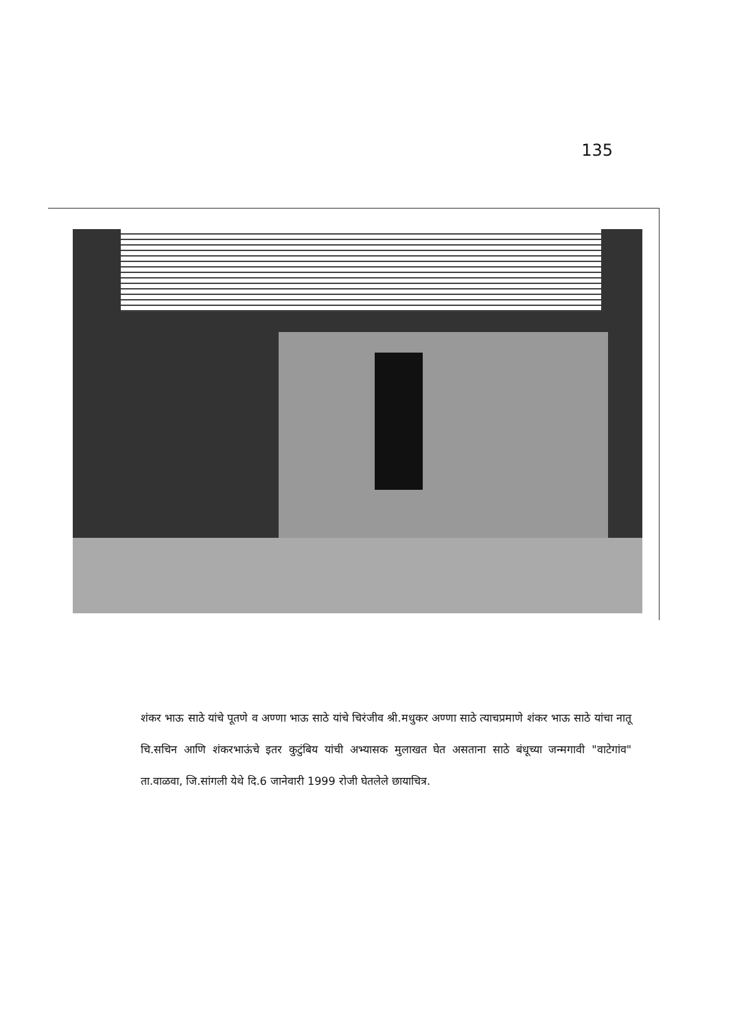135
शंकर भाऊ साठे यांचे पूतणे व अण्णा भाऊ साठे यांचे चिरंजीव श्री.मधुकर अण्णा साठे त्याचप्रमाणे शंकर भाऊ साठे यांचा नातू चि.सचिन आणि शंकरभाऊंचे इतर कुटुंबिय यांची अभ्यासक मुलाखत घेत असताना साठे बंधूच्या जन्मगावी "वाटेगांव" ता.वाळवा, जि.सांगली येथे दि.6 जानेवारी 1999 रोजी घेतलेले छायाचित्र.